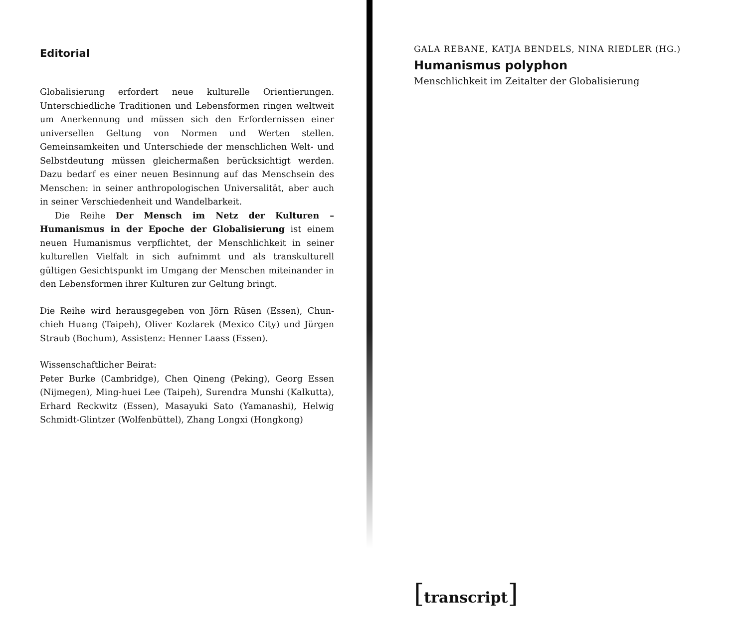Editorial
Globalisierung erfordert neue kulturelle Orientierungen. Unterschiedliche Traditionen und Lebensformen ringen weltweit um Anerkennung und müssen sich den Erfordernissen einer universellen Geltung von Normen und Werten stellen. Gemeinsamkeiten und Unterschiede der menschlichen Welt- und Selbstdeutung müssen gleichermaßen berücksichtigt werden. Dazu bedarf es einer neuen Besinnung auf das Menschsein des Menschen: in seiner anthropologischen Universalität, aber auch in seiner Verschiedenheit und Wandelbarkeit.
Die Reihe Der Mensch im Netz der Kulturen – Humanismus in der Epoche der Globalisierung ist einem neuen Humanismus verpflichtet, der Menschlichkeit in seiner kulturellen Vielfalt in sich aufnimmt und als transkulturell gültigen Gesichtspunkt im Umgang der Menschen miteinander in den Lebensformen ihrer Kulturen zur Geltung bringt.
Die Reihe wird herausgegeben von Jörn Rüsen (Essen), Chun-chieh Huang (Taipeh), Oliver Kozlarek (Mexico City) und Jürgen Straub (Bochum), Assistenz: Henner Laass (Essen).
Wissenschaftlicher Beirat:
Peter Burke (Cambridge), Chen Qineng (Peking), Georg Essen (Nijmegen), Ming-huei Lee (Taipeh), Surendra Munshi (Kalkutta), Erhard Reckwitz (Essen), Masayuki Sato (Yamanashi), Helwig Schmidt-Glintzer (Wolfenbüttel), Zhang Longxi (Hongkong)
GALA REBANE, KATJA BENDELS, NINA RIEDLER (HG.)
Humanismus polyphon
Menschlichkeit im Zeitalter der Globalisierung
[transcript]